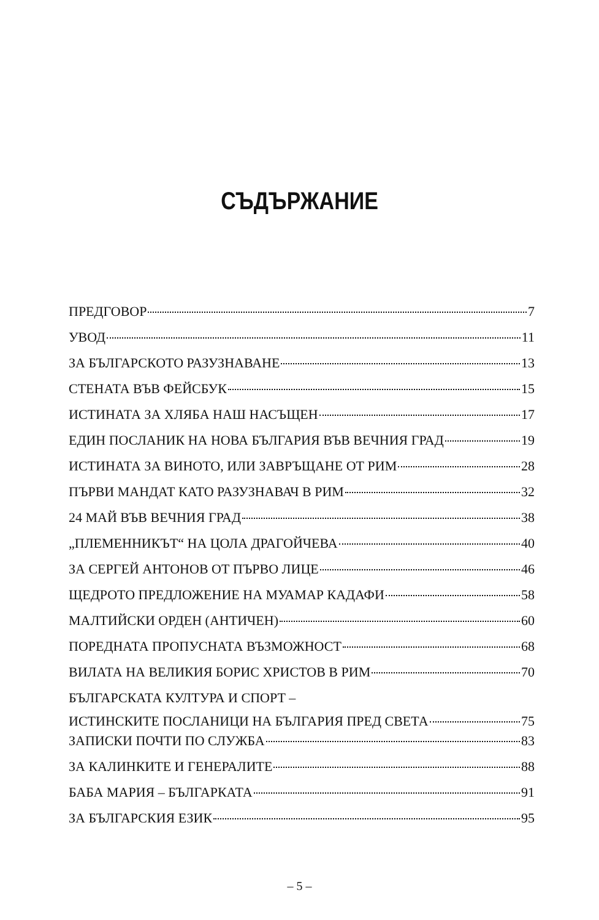СЪДЪРЖАНИЕ
ПРЕДГОВОР 7
УВОД 11
ЗА БЪЛГАРСКОТО РАЗУЗНАВАНЕ 13
СТЕНАТА ВЪВ ФЕЙСБУК 15
ИСТИНАТА ЗА ХЛЯБА НАШ НАСЪЩЕН 17
ЕДИН ПОСЛАНИК НА НОВА БЪЛГАРИЯ ВЪВ ВЕЧНИЯ ГРАД 19
ИСТИНАТА ЗА ВИНОТО, ИЛИ ЗАВРЪЩАНЕ ОТ РИМ 28
ПЪРВИ МАНДАТ КАТО РАЗУЗНАВАЧ В РИМ 32
24 МАЙ ВЪВ ВЕЧНИЯ ГРАД 38
„ПЛЕМЕННИКЪТ“ НА ЦОЛА ДРАГОЙЧЕВА 40
ЗА СЕРГЕЙ АНТОНОВ ОТ ПЪРВО ЛИЦЕ 46
ЩЕДРОТО ПРЕДЛОЖЕНИЕ НА МУАМАР КАДАФИ 58
МАЛТИЙСКИ ОРДЕН (АНТИЧЕН) 60
ПОРЕДНАТА ПРОПУСНАТА ВЪЗМОЖНОСТ 68
ВИЛАТА НА ВЕЛИКИЯ БОРИС ХРИСТОВ В РИМ 70
БЪЛГАРСКАТА КУЛТУРА И СПОРТ – ИСТИНСКИТЕ ПОСЛАНИЦИ НА БЪЛГАРИЯ ПРЕД СВЕТА 75
ЗАПИСКИ ПОЧТИ ПО СЛУЖБА 83
ЗА КАЛИНКИТЕ И ГЕНЕРАЛИТЕ 88
БАБА МАРИЯ – БЪЛГАРКАТА 91
ЗА БЪЛГАРСКИЯ ЕЗИК 95
– 5 –